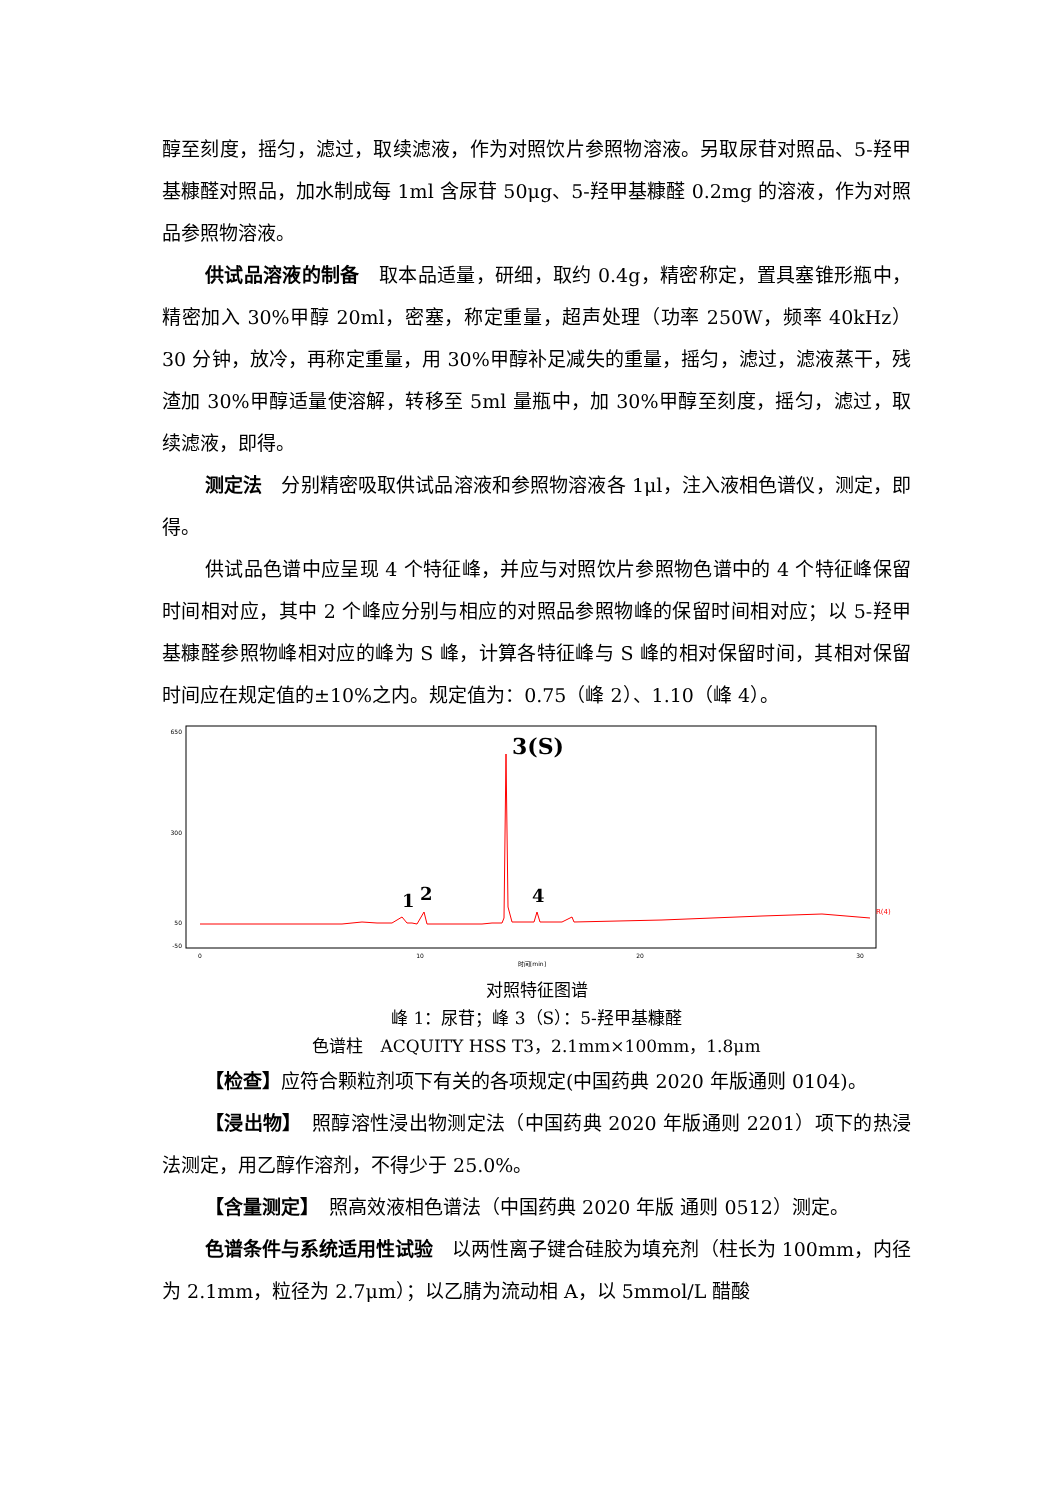醇至刻度，摇匀，滤过，取续滤液，作为对照饮片参照物溶液。另取尿苷对照品、5-羟甲基糠醛对照品，加水制成每 1ml 含尿苷 50μg、5-羟甲基糠醛 0.2mg 的溶液，作为对照品参照物溶液。
供试品溶液的制备　取本品适量，研细，取约 0.4g，精密称定，置具塞锥形瓶中，精密加入 30%甲醇 20ml，密塞，称定重量，超声处理（功率 250W，频率 40kHz）30 分钟，放冷，再称定重量，用 30%甲醇补足减失的重量，摇匀，滤过，滤液蒸干，残渣加 30%甲醇适量使溶解，转移至 5ml 量瓶中，加 30%甲醇至刻度，摇匀，滤过，取续滤液，即得。
测定法　分别精密吸取供试品溶液和参照物溶液各 1μl，注入液相色谱仪，测定，即得。
供试品色谱中应呈现 4 个特征峰，并应与对照饮片参照物色谱中的 4 个特征峰保留时间相对应，其中 2 个峰应分别与相应的对照品参照物峰的保留时间相对应；以 5-羟甲基糠醛参照物峰相对应的峰为 S 峰，计算各特征峰与 S 峰的相对保留时间，其相对保留时间应在规定值的±10%之内。规定值为：0.75（峰 2）、1.10（峰 4）。
650
300
50
-50
3(S)
1
2
4
R(4)
0
10
20
30
时间[min]
对照特征图谱
峰 1：尿苷；峰 3（S）：5-羟甲基糠醛
色谱柱　ACQUITY HSS T3，2.1mm×100mm，1.8μm
【检查】应符合颗粒剂项下有关的各项规定(中国药典 2020 年版通则 0104)。
【浸出物】　照醇溶性浸出物测定法（中国药典 2020 年版通则 2201）项下的热浸法测定，用乙醇作溶剂，不得少于 25.0%。
【含量测定】　照高效液相色谱法（中国药典 2020 年版 通则 0512）测定。
色谱条件与系统适用性试验　以两性离子键合硅胶为填充剂（柱长为 100mm，内径为 2.1mm，粒径为 2.7μm）；以乙腈为流动相 A，以 5mmol/L 醋酸